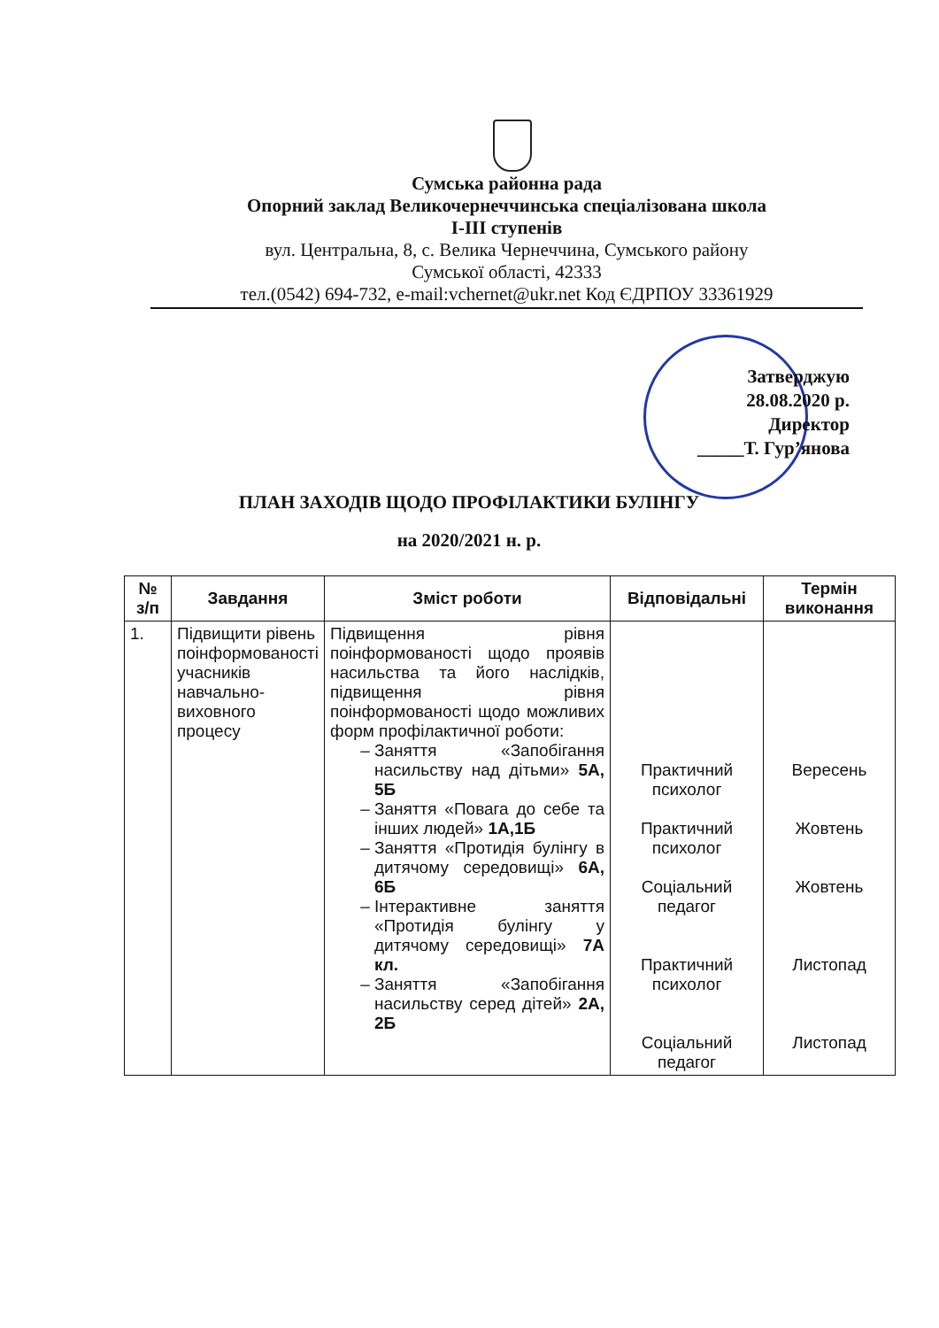Сумська районна рада
Опорний заклад Великочернеччинська спеціалізована школа
І-ІІІ ступенів
вул. Центральна, 8, с. Велика Чернеччина, Сумського району
Сумської області, 42333
тел.(0542) 694-732, e-mail:vchernet@ukr.net Код ЄДРПОУ 33361929
Затверджую
28.08.2020 р.
Директор
_____Т. Гур’янова
ПЛАН ЗАХОДІВ ЩОДО ПРОФІЛАКТИКИ БУЛІНГУ
на 2020/2021 н. р.
| № з/п | Завдання | Зміст роботи | Відповідальні | Термін виконання |
| --- | --- | --- | --- | --- |
| 1. | Підвищити рівень поінформованості учасників навчально-виховного процесу | Підвищення рівня поінформованості щодо проявів насильства та його наслідків, підвищення рівня поінформованості щодо можливих форм профілактичної роботи: Заняття «Запобігання насильству над дітьми» 5А, 5Б Заняття «Повага до себе та інших людей» 1А,1Б Заняття «Протидія булінгу в дитячому середовищі» 6А, 6Б Інтерактивне заняття «Протидія булінгу у дитячому середовищі» 7А кл. Заняття «Запобігання насильству серед дітей» 2А, 2Б | Практичний психолог Практичний психолог Соціальний педагог Практичний психолог Соціальний педагог | Вересень Жовтень Жовтень Листопад Листопад |